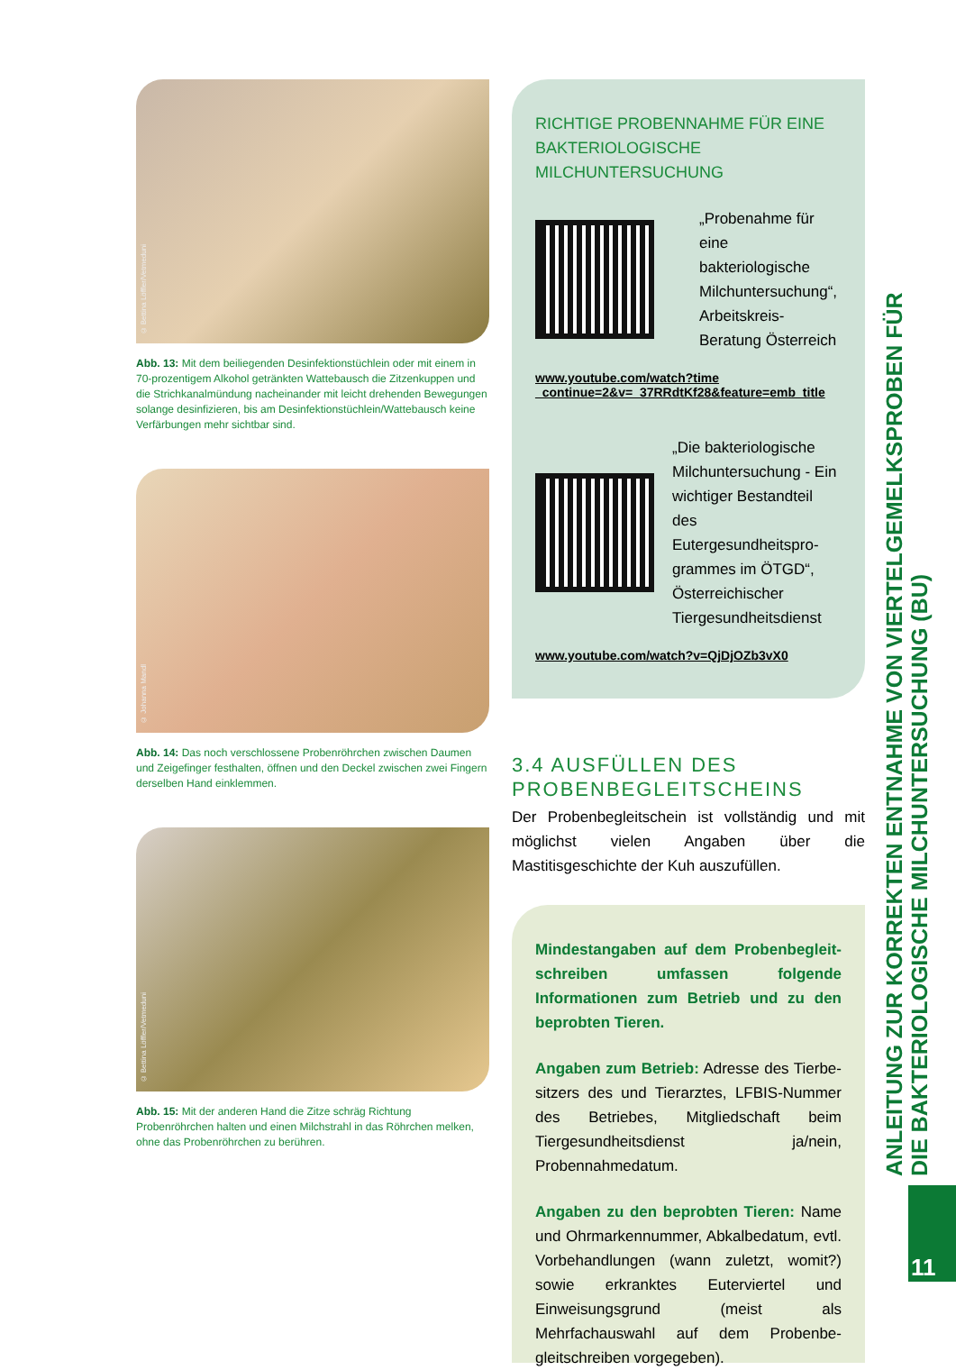© Bettina Löffler/Vetmeduni
Abb. 13: Mit dem beiliegenden Desinfektionstüchlein oder mit einem in 70-prozentigem Alkohol getränkten Wattebausch die Zitzenkuppen und die Strichkanalmündung nacheinander mit leicht drehenden Bewegungen solange desinfizieren, bis am Desinfektionstüchlein/Wattebausch keine Verfärbungen mehr sichtbar sind.
© Johanna Mandl
Abb. 14: Das noch verschlossene Probenröhrchen zwischen Daumen und Zeigefinger festhalten, öffnen und den Deckel zwischen zwei Fingern derselben Hand einklemmen.
© Bettina Löffler/Vetmeduni
Abb. 15: Mit der anderen Hand die Zitze schräg Richtung Probenröhrchen halten und einen Milchstrahl in das Röhrchen melken, ohne das Probenröhrchen zu berühren.
RICHTIGE PROBENNAHME FÜR EINE BAK­TERIOLOGISCHE MILCHUNTERSUCHUNG
„Probenahme für eine bakteriologische Milchuntersuchung“, Arbeitskreis-Beratung Österreich
www.youtube.com/watch?time _continue=2&v=_37RRdtKf28&feature=emb_title
„Die bakteriologische Milchuntersuchung - Ein wichtiger Bestandteil des Eutergesundheitspro­grammes im ÖTGD“, Österreichischer Tiergesundheitsdienst
www.youtube.com/watch?v=QjDjOZb3vX0
3.4 AUSFÜLLEN DES PROBENBEGLEITSCHEINS
Der Probenbegleitschein ist vollständig und mit möglichst vielen Angaben über die Mastitisgeschichte der Kuh auszufüllen.
Mindestangaben auf dem Probenbegleit­schreiben umfassen folgende Informationen zum Betrieb und zu den beprobten Tieren.
Angaben zum Betrieb: Adresse des Tierbe­sitzers des und Tierarztes, LFBIS-Nummer des Betriebes, Mitgliedschaft beim Tiergesundheits­dienst ja/nein, Probennahmedatum.
Angaben zu den beprobten Tieren: Name und Ohrmarkennummer, Abkalbedatum, evtl. Vorbehandlungen (wann zuletzt, womit?) sowie erkranktes Euterviertel und Einweisungsgrund (meist als Mehrfachauswahl auf dem Probenbe­gleitschreiben vorgegeben).
ANLEITUNG ZUR KORREKTEN ENTNAHME VON VIERTELGEMELKSPROBEN FÜR DIE BAKTERIOLOGISCHE MILCHUNTERSUCHUNG (BU)
11